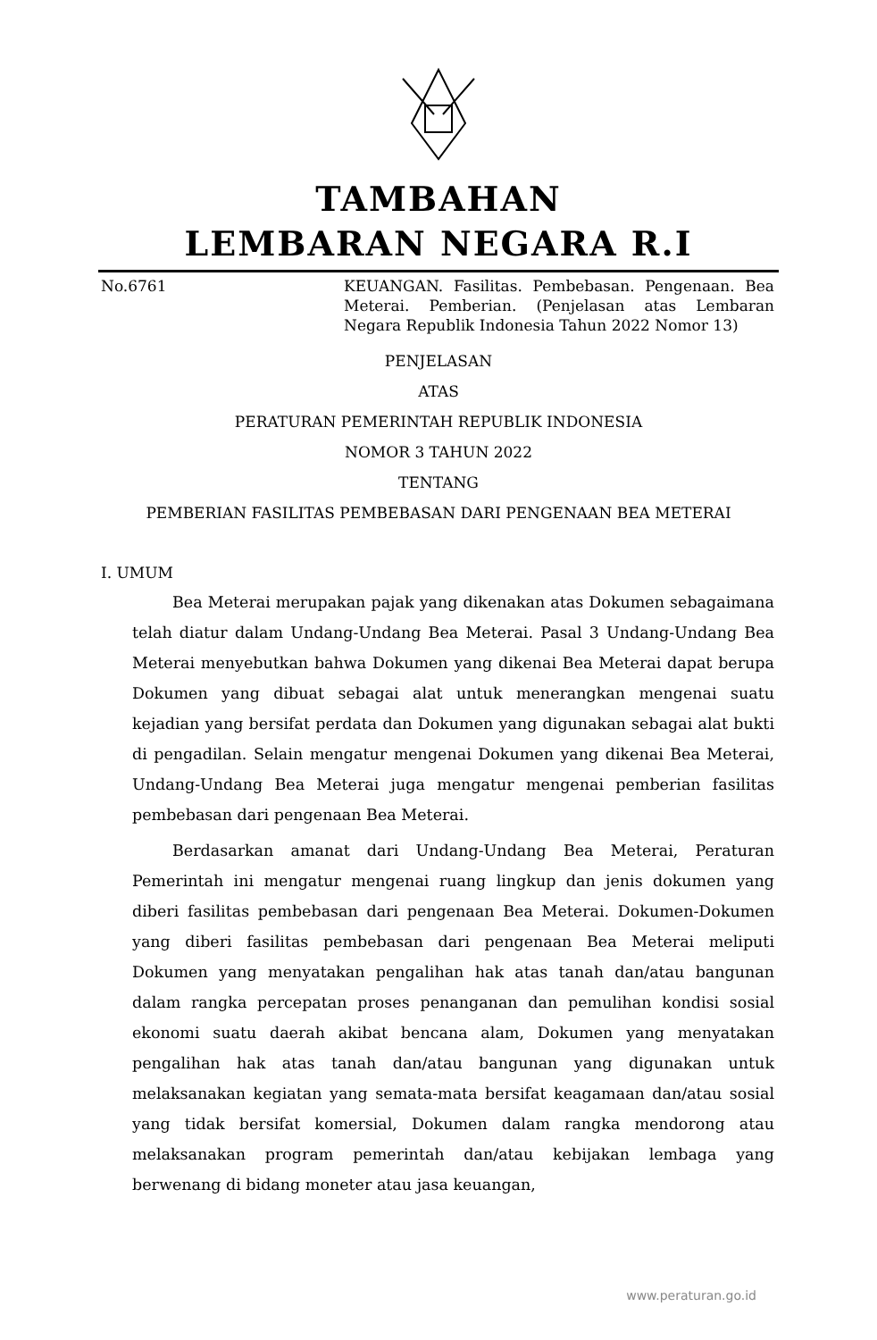TAMBAHAN
LEMBARAN NEGARA R.I
No.6761 KEUANGAN. Fasilitas. Pembebasan. Pengenaan. Bea Meterai. Pemberian. (Penjelasan atas Lembaran Negara Republik Indonesia Tahun 2022 Nomor 13)
PENJELASAN
ATAS
PERATURAN PEMERINTAH REPUBLIK INDONESIA
NOMOR 3 TAHUN 2022
TENTANG
PEMBERIAN FASILITAS PEMBEBASAN DARI PENGENAAN BEA METERAI
I. UMUM
Bea Meterai merupakan pajak yang dikenakan atas Dokumen sebagaimana telah diatur dalam Undang-Undang Bea Meterai. Pasal 3 Undang-Undang Bea Meterai menyebutkan bahwa Dokumen yang dikenai Bea Meterai dapat berupa Dokumen yang dibuat sebagai alat untuk menerangkan mengenai suatu kejadian yang bersifat perdata dan Dokumen yang digunakan sebagai alat bukti di pengadilan. Selain mengatur mengenai Dokumen yang dikenai Bea Meterai, Undang-Undang Bea Meterai juga mengatur mengenai pemberian fasilitas pembebasan dari pengenaan Bea Meterai.
Berdasarkan amanat dari Undang-Undang Bea Meterai, Peraturan Pemerintah ini mengatur mengenai ruang lingkup dan jenis dokumen yang diberi fasilitas pembebasan dari pengenaan Bea Meterai. Dokumen-Dokumen yang diberi fasilitas pembebasan dari pengenaan Bea Meterai meliputi Dokumen yang menyatakan pengalihan hak atas tanah dan/atau bangunan dalam rangka percepatan proses penanganan dan pemulihan kondisi sosial ekonomi suatu daerah akibat bencana alam, Dokumen yang menyatakan pengalihan hak atas tanah dan/atau bangunan yang digunakan untuk melaksanakan kegiatan yang semata-mata bersifat keagamaan dan/atau sosial yang tidak bersifat komersial, Dokumen dalam rangka mendorong atau melaksanakan program pemerintah dan/atau kebijakan lembaga yang berwenang di bidang moneter atau jasa keuangan,
www.peraturan.go.id